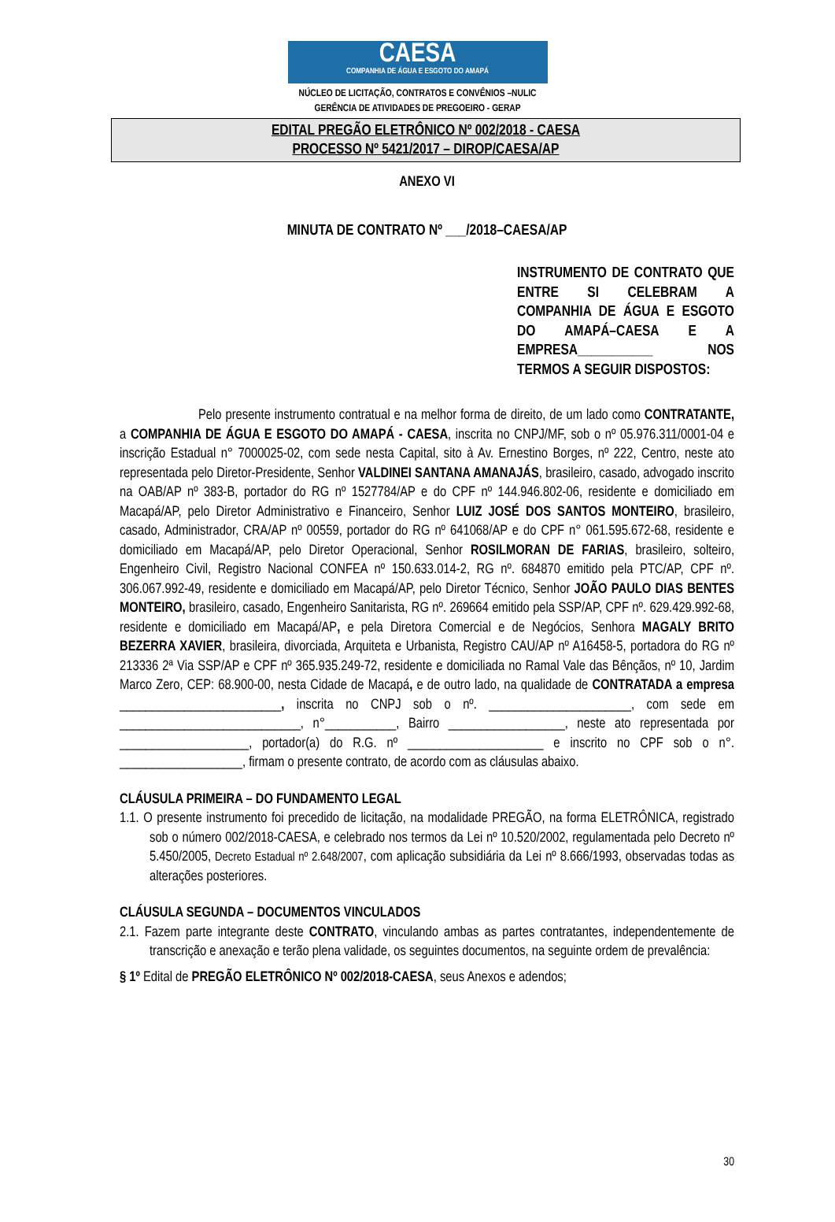CAESA
COMPANHIA DE ÁGUA E ESGOTO DO AMAPÁ
NÚCLEO DE LICITAÇÃO, CONTRATOS E CONVÊNIOS –NULIC
GERÊNCIA DE ATIVIDADES DE PREGOEIRO - GERAP
EDITAL PREGÃO ELETRÔNICO Nº 002/2018 - CAESA
PROCESSO Nº 5421/2017 – DIROP/CAESA/AP
ANEXO VI
MINUTA DE CONTRATO Nº ___/2018–CAESA/AP
INSTRUMENTO DE CONTRATO QUE ENTRE SI CELEBRAM A COMPANHIA DE ÁGUA E ESGOTO DO AMAPÁ–CAESA E A EMPRESA___________ NOS TERMOS A SEGUIR DISPOSTOS:
Pelo presente instrumento contratual e na melhor forma de direito, de um lado como CONTRATANTE, a COMPANHIA DE ÁGUA E ESGOTO DO AMAPÁ - CAESA, inscrita no CNPJ/MF, sob o nº 05.976.311/0001-04 e inscrição Estadual n° 7000025-02, com sede nesta Capital, sito à Av. Ernestino Borges, nº 222, Centro, neste ato representada pelo Diretor-Presidente, Senhor VALDINEI SANTANA AMANAJÁS, brasileiro, casado, advogado inscrito na OAB/AP nº 383-B, portador do RG nº 1527784/AP e do CPF nº 144.946.802-06, residente e domiciliado em Macapá/AP, pelo Diretor Administrativo e Financeiro, Senhor LUIZ JOSÉ DOS SANTOS MONTEIRO, brasileiro, casado, Administrador, CRA/AP nº 00559, portador do RG nº 641068/AP e do CPF n° 061.595.672-68, residente e domiciliado em Macapá/AP, pelo Diretor Operacional, Senhor ROSILMORAN DE FARIAS, brasileiro, solteiro, Engenheiro Civil, Registro Nacional CONFEA nº 150.633.014-2, RG nº. 684870 emitido pela PTC/AP, CPF nº. 306.067.992-49, residente e domiciliado em Macapá/AP, pelo Diretor Técnico, Senhor JOÃO PAULO DIAS BENTES MONTEIRO, brasileiro, casado, Engenheiro Sanitarista, RG nº. 269664 emitido pela SSP/AP, CPF nº. 629.429.992-68, residente e domiciliado em Macapá/AP, e pela Diretora Comercial e de Negócios, Senhora MAGALY BRITO BEZERRA XAVIER, brasileira, divorciada, Arquiteta e Urbanista, Registro CAU/AP nº A16458-5, portadora do RG nº 213336 2ª Via SSP/AP e CPF nº 365.935.249-72, residente e domiciliada no Ramal Vale das Bênçãos, nº 10, Jardim Marco Zero, CEP: 68.900-00, nesta Cidade de Macapá, e de outro lado, na qualidade de CONTRATADA a empresa _________________________, inscrita no CNPJ sob o nº. ______________________, com sede em ____________________________, n°___________, Bairro __________________, neste ato representada por ____________________, portador(a) do R.G. nº _____________________ e inscrito no CPF sob o n°. ___________________, firmam o presente contrato, de acordo com as cláusulas abaixo.
CLÁUSULA PRIMEIRA – DO FUNDAMENTO LEGAL
1.1. O presente instrumento foi precedido de licitação, na modalidade PREGÃO, na forma ELETRÔNICA, registrado sob o número 002/2018-CAESA, e celebrado nos termos da Lei nº 10.520/2002, regulamentada pelo Decreto nº 5.450/2005, Decreto Estadual nº 2.648/2007, com aplicação subsidiária da Lei nº 8.666/1993, observadas todas as alterações posteriores.
CLÁUSULA SEGUNDA – DOCUMENTOS VINCULADOS
2.1. Fazem parte integrante deste CONTRATO, vinculando ambas as partes contratantes, independentemente de transcrição e anexação e terão plena validade, os seguintes documentos, na seguinte ordem de prevalência:
§ 1º Edital de PREGÃO ELETRÔNICO Nº 002/2018-CAESA, seus Anexos e adendos;
30